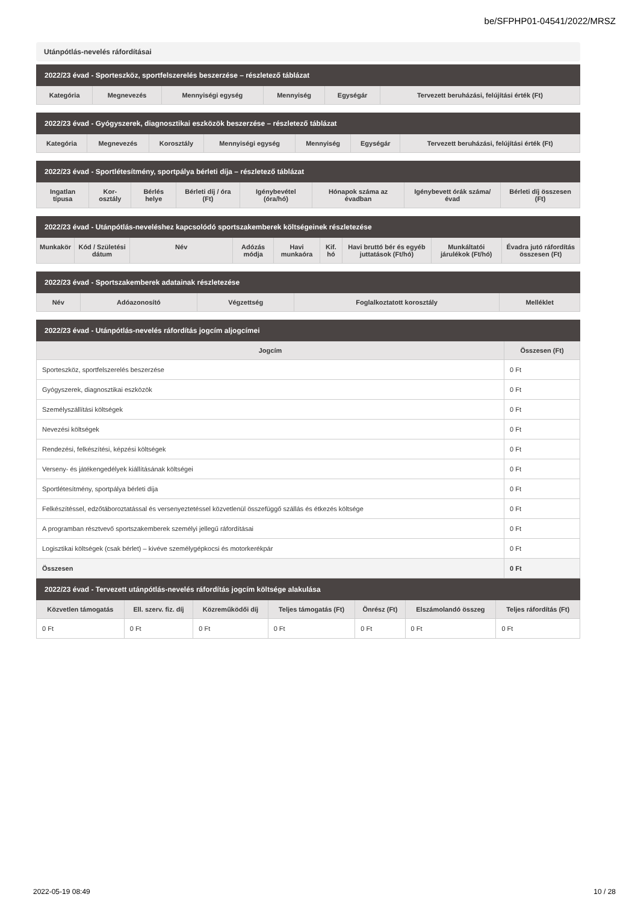be/SFPHP01-04541/2022/MRSZ
Utánpótlás-nevelés ráfordításai
| 2022/23 évad - Sporteszköz, sportfelszerelés beszerzése – részletező táblázat | | | | | |
| Kategória | Megnevezés | Mennyiségi egység | Mennyiség | Egységár | Tervezett beruházási, felújítási érték (Ft) |
| 2022/23 évad - Gyógyszerek, diagnosztikai eszközök beszerzése – részletező táblázat | | | | | | |
| Kategória | Megnevezés | Korosztály | Mennyiségi egység | Mennyiség | Egységár | Tervezett beruházási, felújítási érték (Ft) |
| 2022/23 évad - Sportlétesítmény, sportpálya bérleti díja – részletező táblázat | | | | | | | |
| Ingatlan típusa | Kor-osztály | Bérlés helye | Bérleti díj / óra (Ft) | Igénybevétel (óra/hó) | Hónapok száma az évadban | Igénybevett órák száma/évad | Bérleti díj összesen (Ft) |
| 2022/23 évad - Utánpótlás-neveléshez kapcsolódó sportszakemberek költségeinek részletezése | | | | | | | | |
| Munkakör | Kód / Születési dátum | Név | Adózás módja | Havi munkaóra | Kif. hó | Havi bruttó bér és egyéb juttatások (Ft/hó) | Munkáltatói járulékok (Ft/hó) | Évadra jutó ráfordítás összesen (Ft) |
| 2022/23 évad - Sportszakemberek adatainak részletezése | | | | |
| Név | Adóazonosító | Végzettség | Foglalkoztatott korosztály | Melléklet |
| 2022/23 évad - Utánpótlás-nevelés ráfordítás jogcím aljogcímei | |
| Jogcím | Összesen (Ft) |
| Sporteszköz, sportfelszerelés beszerzése | 0 Ft |
| Gyógyszerek, diagnosztikai eszközök | 0 Ft |
| Személyszállítási költségek | 0 Ft |
| Nevezési költségek | 0 Ft |
| Rendezési, felkészítési, képzési költségek | 0 Ft |
| Verseny- és játékengedélyek kiállításának költségei | 0 Ft |
| Sportlétesítmény, sportpálya bérleti díja | 0 Ft |
| Felkészítéssel, edzőtáboroztatással és versenyeztetéssel közvetlenül összefüggő szállás és étkezés költsége | 0 Ft |
| A programban résztvevő sportszakemberek személyi jellegű ráfordításai | 0 Ft |
| Logisztikai költségek (csak bérlet) – kivéve személygépkocsi és motorkerékpár | 0 Ft |
| Összesen | 0 Ft |
| 2022/23 évad - Tervezett utánpótlás-nevelés ráfordítás jogcím költsége alakulása | | | | | | |
| Közvetlen támogatás | Ell. szerv. fiz. díj | Közreműködői díj | Teljes támogatás (Ft) | Önrész (Ft) | Elszámolandó összeg | Teljes ráfordítás (Ft) |
| 0 Ft | 0 Ft | 0 Ft | 0 Ft | 0 Ft | 0 Ft | 0 Ft |
2022-05-19 08:49 10 / 28